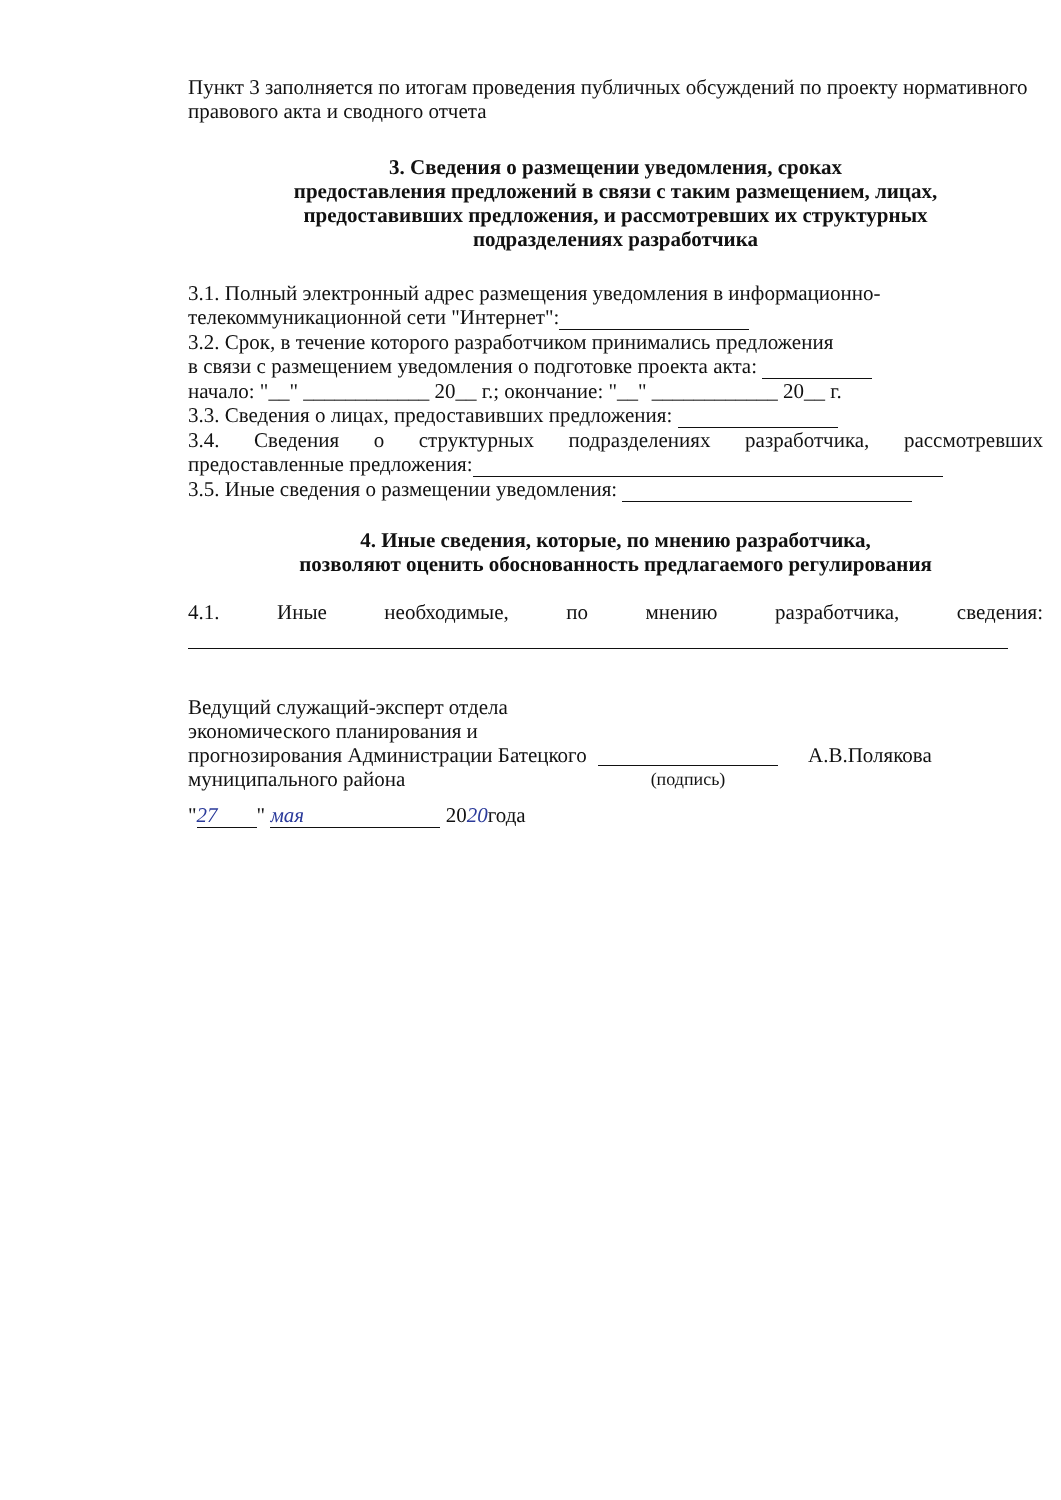Пункт 3 заполняется по итогам проведения публичных обсуждений по проекту нормативного правового акта и сводного отчета
3. Сведения о размещении уведомления, сроках
предоставления предложений в связи с таким размещением, лицах,
предоставивших предложения, и рассмотревших их структурных
подразделениях разработчика
3.1. Полный электронный адрес размещения уведомления в информационно-телекоммуникационной сети "Интернет":
3.2. Срок, в течение которого разработчиком принимались предложения
в связи с размещением уведомления о подготовке проекта акта:
начало: "__" ____________ 20__ г.; окончание: "__" ____________ 20__ г.
3.3. Сведения о лицах, предоставивших предложения:
3.4. Сведения о структурных подразделениях разработчика, рассмотревших
предоставленные предложения:
3.5. Иные сведения о размещении уведомления:
4. Иные сведения, которые, по мнению разработчика,
позволяют оценить обоснованность предлагаемого регулирования
4.1. Иные необходимые, по мнению разработчика, сведения:
Ведущий служащий-эксперт отдела экономического планирования и прогнозирования Администрации Батецкого муниципального района
(подпись)
А.В.Полякова
" 27 " мая 2020года